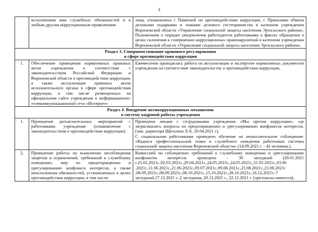3
| | исполнением ими служебных обязанностей и к любым другим коррупционным проявлениям | лица, ознакомлены с Памяткой по противодействию коррупции, с Правилами обмена деловыми подарками и знаками делового гостеприимства в казенном учреждении Воронежской области «Управление социальной защиты населения Эртильского района», Положением о порядке уведомления работодателя работниками о фактах обращения в целях склонения к совершению коррупционных правонарушений в казенном учреждении Воронежской области «Управление социальной защиты населения Эртильского района». |
| Раздел 3. Совершенствование правового регулирования в сфере противодействия коррупции | | |
| 1. | Обеспечение приведения нормативных правовых актов учреждения в соответствие с законодательством Российской Федерации и Воронежской области о противодействии коррупции, а также актуализация правовых актов исполнительного органа в сфере противодействия коррупции, в том числе размещенных на официальном сайте учреждения в информационно-телекоммуникационной сети «Интернет» | Ежемесячно проводилась работа по актуализации и экспертизе нормативных документов учреждения на соответствие законодательству о противодействии коррупции. |
| Раздел 4. Внедрение антикоррупционных механизмов в систему кадровой работы учреждения | | |
| 1. | Проведение разъяснительных мероприятий с работниками учреждения (ознакомление с законодательством о противодействии коррупции) | Проведена лекция с сотрудниками учреждения «Мы против коррупции», где затрагивались вопросы по предотвращению и урегулированию конфликтов интересов. (зам. директора Щеголева Л.А. 20.04.2021 г). С социальными работниками проведено обучение на неукоснительное соблюдение: «Кодекса профессиональной этики и служебного поведения работников системы социальной защиты населения Воронежской области» (14.09.2021 г. - 42 человека.). |
| 2. | Проведение работы по выявлению несоблюдения запретов и ограничений, требований к служебному поведению, мер по предотвращению и урегулированию конфликта интересов, а также неисполнения обязанностей, установленных в целях противодействия коррупции, в том числе: | Комиссией по соблюдению требований к служебному поведению и урегулированию конфликтов интересов проведено - 30 заседаний (20.01.2021 г.25.02.2021г.,02.03.2021г.,29.04.2021г.,24.05.2021г.,24.05.2021г.,31.05.2021г.,03.06 .2021г.,11.06.2021г.,21.06.2021г.,09.07.2021г.,09.08.2021г.,23.08.2021г.,23.08.2021г ,08.09.2021г.,08.09.2021г.,08.10.2021г.,15.10.2021г.,28.10.2021г.,16.12.2021г.-7 заседаний,17.12.2021 г.-2 заседания, 20.12.2021 г., 22.12.2021 г. (протоколы имеются). |